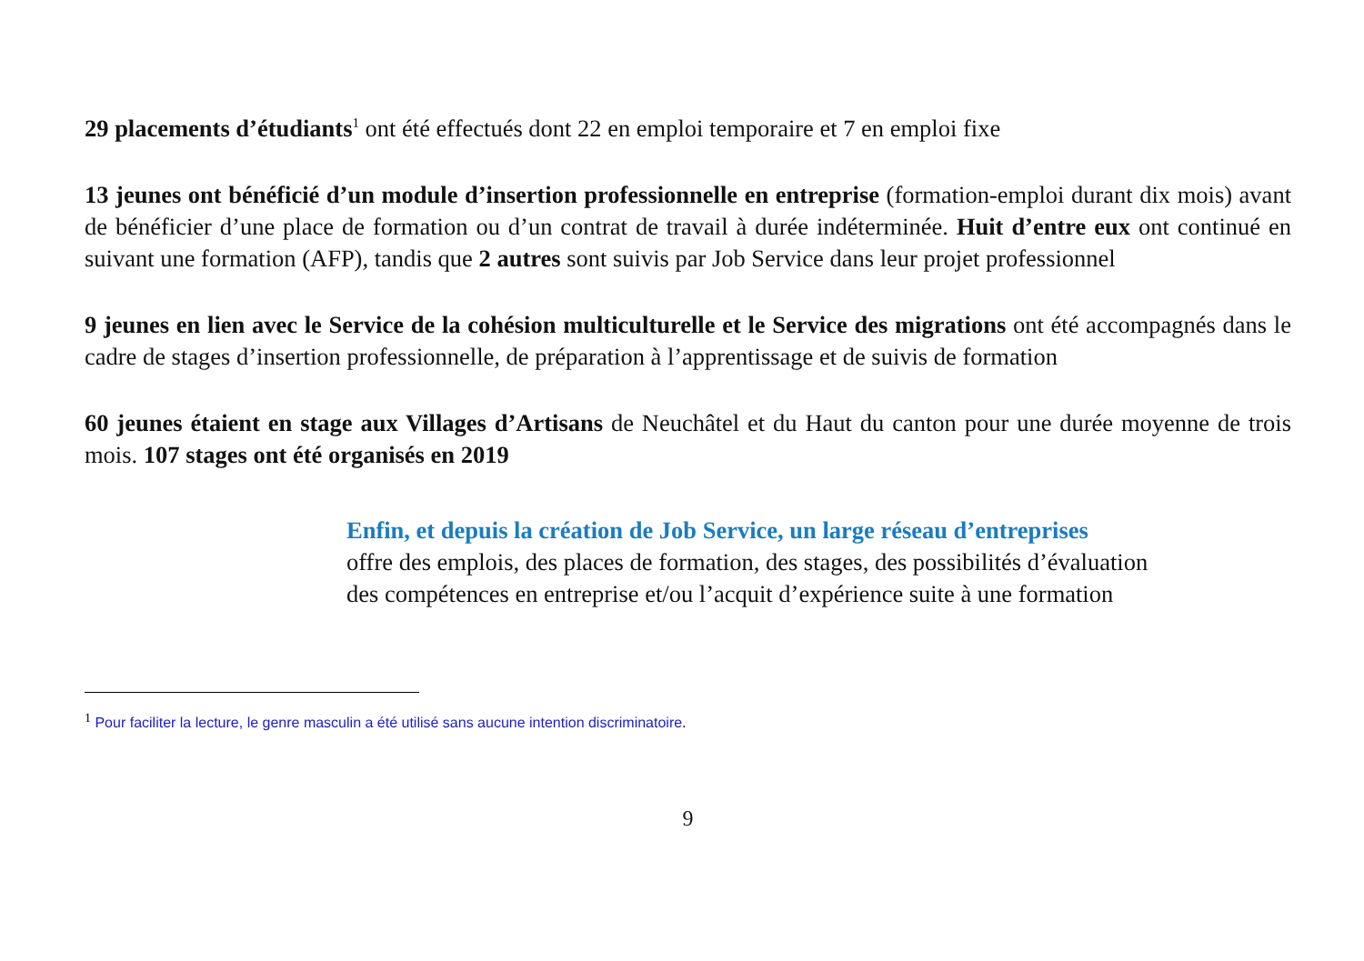29 placements d’étudiants<sup>1</sup> ont été effectués dont 22 en emploi temporaire et 7 en emploi fixe
13 jeunes ont bénéficié d’un module d’insertion professionnelle en entreprise (formation-emploi durant dix mois) avant de bénéficier d’une place de formation ou d’un contrat de travail à durée indéterminée. Huit d’entre eux ont continué en suivant une formation (AFP), tandis que 2 autres sont suivis par Job Service dans leur projet professionnel
9 jeunes en lien avec le Service de la cohésion multiculturelle et le Service des migrations ont été accompagnés dans le cadre de stages d’insertion professionnelle, de préparation à l’apprentissage et de suivis de formation
60 jeunes étaient en stage aux Villages d’Artisans de Neuchâtel et du Haut du canton pour une durée moyenne de trois mois. 107 stages ont été organisés en 2019
Enfin, et depuis la création de Job Service, un large réseau d’entreprises
offre des emplois, des places de formation, des stages, des possibilités d’évaluation des compétences en entreprise et/ou l’acquit d’expérience suite à une formation
<sup>1</sup> Pour faciliter la lecture, le genre masculin a été utilisé sans aucune intention discriminatoire.
9